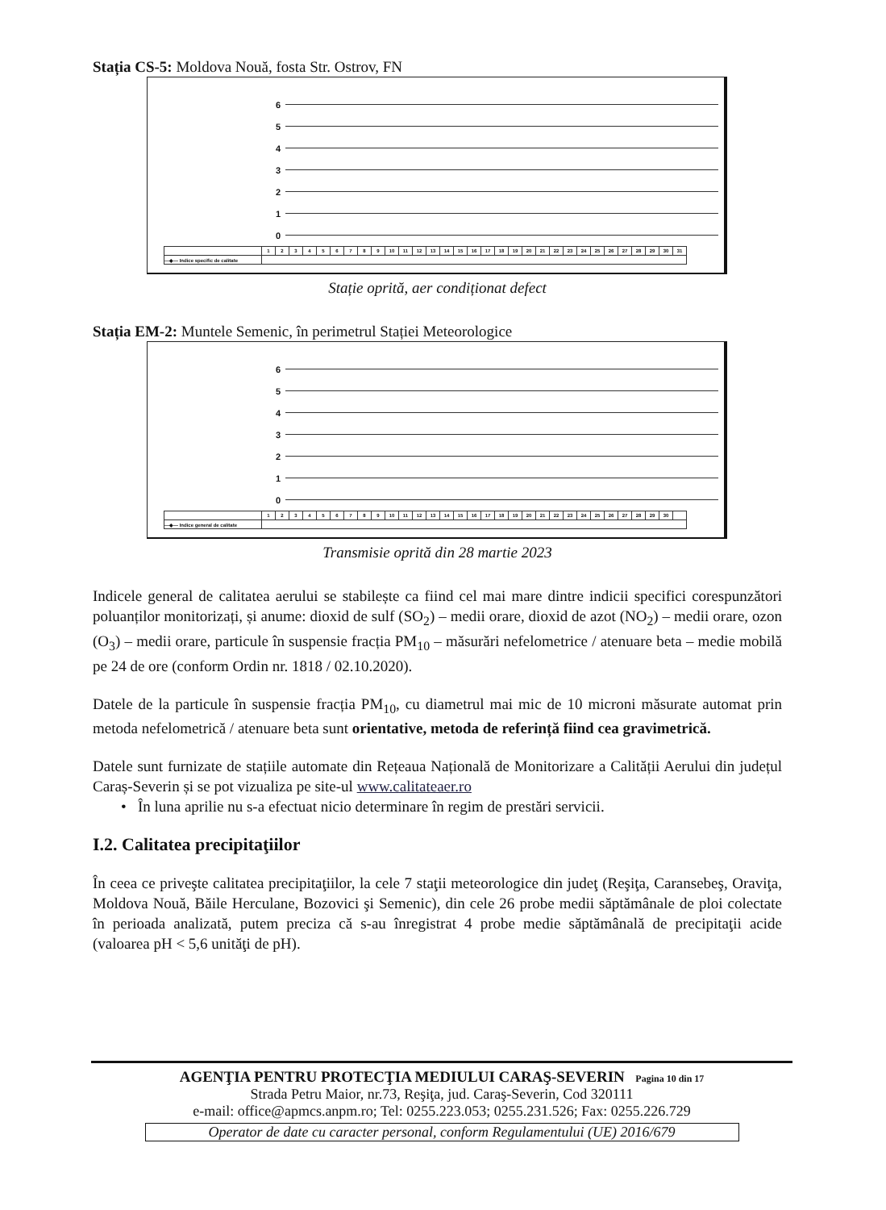Stația CS-5: Moldova Nouă, fosta Str. Ostrov, FN
6
5
4
3
2
1
0
| | 1 | 2 | 3 | 4 | 5 | 6 | 7 | 8 | 9 | 10 | 11 | 12 | 13 | 14 | 15 | 16 | 17 | 18 | 19 | 20 | 21 | 22 | 23 | 24 | 25 | 26 | 27 | 28 | 29 | 30 | 31 |
| —◆— Indice specific de calitate | | | | | | | | | | | | | | | | | | | | | | | | | | | | | | | |
Stație oprită, aer condiționat defect
Stația EM-2: Muntele Semenic, în perimetrul Stației Meteorologice
6
5
4
3
2
1
0
| | 1 | 2 | 3 | 4 | 5 | 6 | 7 | 8 | 9 | 10 | 11 | 12 | 13 | 14 | 15 | 16 | 17 | 18 | 19 | 20 | 21 | 22 | 23 | 24 | 25 | 26 | 27 | 28 | 29 | 30 | |
| —◆— Indice general de calitate | | | | | | | | | | | | | | | | | | | | | | | | | | | | | | | |
Transmisie oprită din 28 martie 2023
Indicele general de calitatea aerului se stabilește ca fiind cel mai mare dintre indicii specifici corespunzători poluanților monitorizați, și anume: dioxid de sulf (SO<sub>2</sub>) – medii orare, dioxid de azot (NO<sub>2</sub>) – medii orare, ozon (O<sub>3</sub>) – medii orare, particule în suspensie fracția PM<sub>10</sub> – măsurări nefelometrice / atenuare beta – medie mobilă pe 24 de ore (conform Ordin nr. 1818 / 02.10.2020).
Datele de la particule în suspensie fracția PM<sub>10</sub>, cu diametrul mai mic de 10 microni măsurate automat prin metoda nefelometrică / atenuare beta sunt orientative, metoda de referință fiind cea gravimetrică.
Datele sunt furnizate de stațiile automate din Rețeaua Națională de Monitorizare a Calității Aerului din județul Caraș-Severin și se pot vizualiza pe site-ul www.calitateaer.ro
• În luna aprilie nu s-a efectuat nicio determinare în regim de prestări servicii.
I.2. Calitatea precipitaţiilor
În ceea ce priveşte calitatea precipitaţiilor, la cele 7 staţii meteorologice din judeţ (Reşiţa, Caransebeş, Oraviţa, Moldova Nouă, Băile Herculane, Bozovici şi Semenic), din cele 26 probe medii săptămânale de ploi colectate în perioada analizată, putem preciza că s-au înregistrat 4 probe medie săptămânală de precipitaţii acide (valoarea pH < 5,6 unităţi de pH).
AGENŢIA PENTRU PROTECŢIA MEDIULUI CARAŞ-SEVERIN Pagina 10 din 17
Strada Petru Maior, nr.73, Reşiţa, jud. Caraş-Severin, Cod 320111
e-mail: office@apmcs.anpm.ro; Tel: 0255.223.053; 0255.231.526; Fax: 0255.226.729
Operator de date cu caracter personal, conform Regulamentului (UE) 2016/679